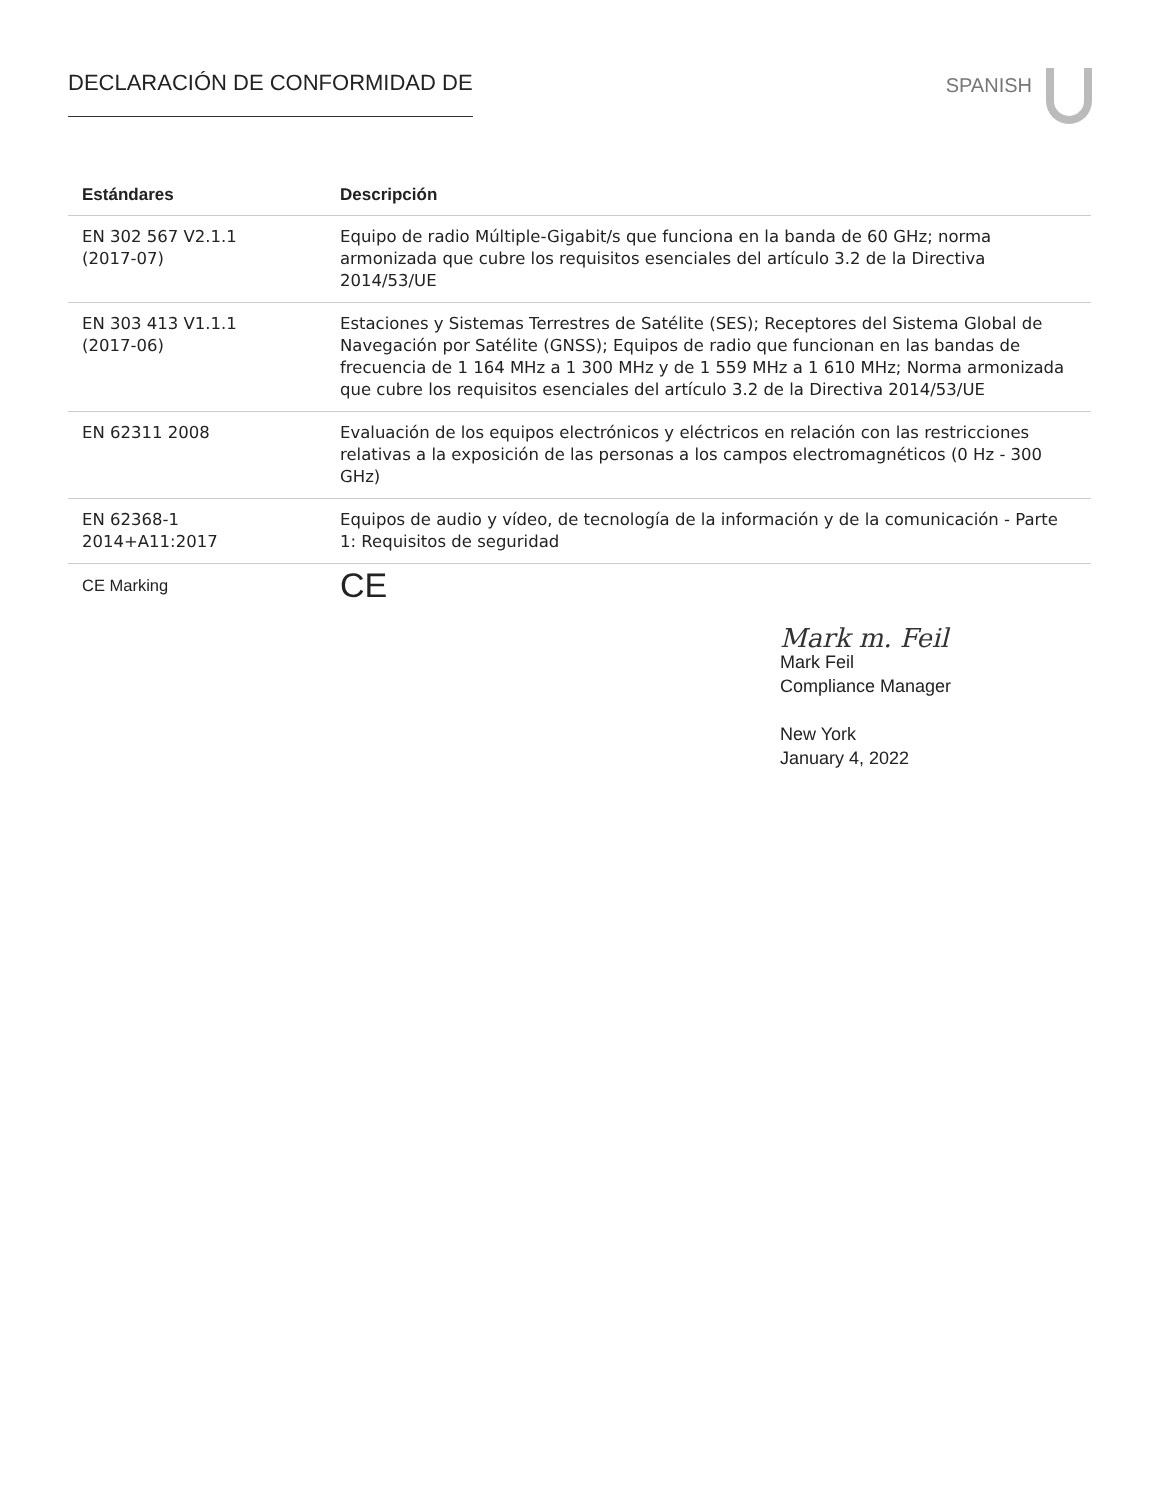DECLARACIÓN DE CONFORMIDAD DE
SPANISH
| Estándares | Descripción |
| --- | --- |
| EN 302 567 V2.1.1 (2017-07) | Equipo de radio Múltiple-Gigabit/s que funciona en la banda de 60 GHz; norma armonizada que cubre los requisitos esenciales del artículo 3.2 de la Directiva 2014/53/UE |
| EN 303 413 V1.1.1 (2017-06) | Estaciones y Sistemas Terrestres de Satélite (SES); Receptores del Sistema Global de Navegación por Satélite (GNSS); Equipos de radio que funcionan en las bandas de frecuencia de 1 164 MHz a 1 300 MHz y de 1 559 MHz a 1 610 MHz; Norma armonizada que cubre los requisitos esenciales del artículo 3.2 de la Directiva 2014/53/UE |
| EN 62311 2008 | Evaluación de los equipos electrónicos y eléctricos en relación con las restricciones relativas a la exposición de las personas a los campos electromagnéticos (0 Hz - 300 GHz) |
| EN 62368-1 2014+A11:2017 | Equipos de audio y vídeo, de tecnología de la información y de la comunicación - Parte 1: Requisitos de seguridad |
| CE Marking | CE |
Mark m. Feil
Mark Feil
Compliance Manager
New York
January 4, 2022